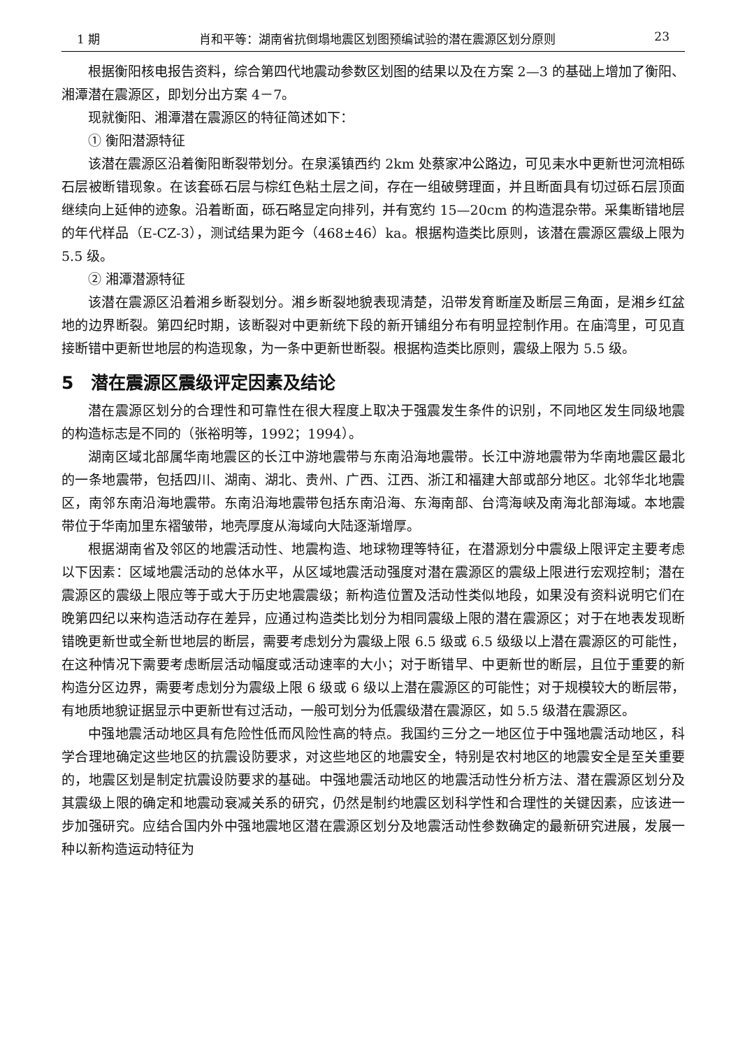1 期 肖和平等：湖南省抗倒塌地震区划图预编试验的潜在震源区划分原则 23
根据衡阳核电报告资料，综合第四代地震动参数区划图的结果以及在方案 2—3 的基础上增加了衡阳、湘潭潜在震源区，即划分出方案 4－7。
现就衡阳、湘潭潜在震源区的特征简述如下：
① 衡阳潜源特征
该潜在震源区沿着衡阳断裂带划分。在泉溪镇西约 2km 处蔡家冲公路边，可见耒水中更新世河流相砾石层被断错现象。在该套砾石层与棕红色粘土层之间，存在一组破劈理面，并且断面具有切过砾石层顶面继续向上延伸的迹象。沿着断面，砾石略显定向排列，并有宽约 15—20cm 的构造混杂带。采集断错地层的年代样品（E-CZ-3），测试结果为距今（468±46）ka。根据构造类比原则，该潜在震源区震级上限为 5.5 级。
② 湘潭潜源特征
该潜在震源区沿着湘乡断裂划分。湘乡断裂地貌表现清楚，沿带发育断崖及断层三角面，是湘乡红盆地的边界断裂。第四纪时期，该断裂对中更新统下段的新开铺组分布有明显控制作用。在庙湾里，可见直接断错中更新世地层的构造现象，为一条中更新世断裂。根据构造类比原则，震级上限为 5.5 级。
5　潜在震源区震级评定因素及结论
潜在震源区划分的合理性和可靠性在很大程度上取决于强震发生条件的识别，不同地区发生同级地震的构造标志是不同的（张裕明等，1992；1994）。
湖南区域北部属华南地震区的长江中游地震带与东南沿海地震带。长江中游地震带为华南地震区最北的一条地震带，包括四川、湖南、湖北、贵州、广西、江西、浙江和福建大部或部分地区。北邻华北地震区，南邻东南沿海地震带。东南沿海地震带包括东南沿海、东海南部、台湾海峡及南海北部海域。本地震带位于华南加里东褶皱带，地壳厚度从海域向大陆逐渐增厚。
根据湖南省及邻区的地震活动性、地震构造、地球物理等特征，在潜源划分中震级上限评定主要考虑以下因素：区域地震活动的总体水平，从区域地震活动强度对潜在震源区的震级上限进行宏观控制；潜在震源区的震级上限应等于或大于历史地震震级；新构造位置及活动性类似地段，如果没有资料说明它们在晚第四纪以来构造活动存在差异，应通过构造类比划分为相同震级上限的潜在震源区；对于在地表发现断错晚更新世或全新世地层的断层，需要考虑划分为震级上限 6.5 级或 6.5 级级以上潜在震源区的可能性，在这种情况下需要考虑断层活动幅度或活动速率的大小；对于断错早、中更新世的断层，且位于重要的新构造分区边界，需要考虑划分为震级上限 6 级或 6 级以上潜在震源区的可能性；对于规模较大的断层带，有地质地貌证据显示中更新世有过活动，一般可划分为低震级潜在震源区，如 5.5 级潜在震源区。
中强地震活动地区具有危险性低而风险性高的特点。我国约三分之一地区位于中强地震活动地区，科学合理地确定这些地区的抗震设防要求，对这些地区的地震安全，特别是农村地区的地震安全是至关重要的，地震区划是制定抗震设防要求的基础。中强地震活动地区的地震活动性分析方法、潜在震源区划分及其震级上限的确定和地震动衰减关系的研究，仍然是制约地震区划科学性和合理性的关键因素，应该进一步加强研究。应结合国内外中强地震地区潜在震源区划分及地震活动性参数确定的最新研究进展，发展一种以新构造运动特征为